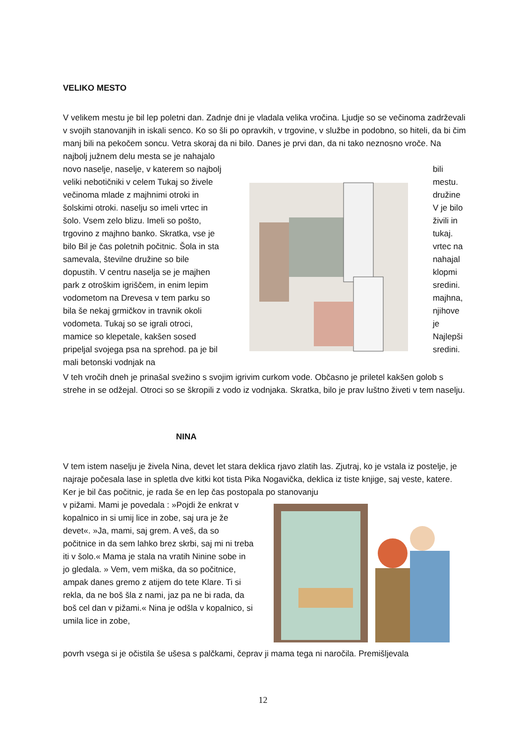VELIKO MESTO
V velikem mestu je bil lep poletni dan. Zadnje dni je vladala velika vročina. Ljudje so se večinoma zadrževali v svojih stanovanjih in iskali senco. Ko so šli po opravkih, v trgovine, v službe in podobno, so hiteli, da bi čim manj bili na pekočem soncu. Vetra skoraj da ni bilo. Danes je prvi dan, da ni tako neznosno vroče. Na najbolj južnem delu mesta se je nahajalo
novo naselje, naselje, v katerem so najbolj veliki nebotičniki v celem Tukaj so živele večinoma mlade z majhnimi otroki in šolskimi otroki. naselju so imeli vrtec in šolo. Vsem zelo blizu. Imeli so pošto, trgovino z majhno banko. Skratka, vse je bilo Bil je čas poletnih počitnic. Šola in sta samevala, številne družine so bile dopustih. V centru naselja se je majhen park z otroškim igriščem, in enim lepim vodometom na Drevesa v tem parku so bila še nekaj grmičkov in travnik okoli vodometa. Tukaj so se igrali otroci, mamice so klepetale, kakšen sosed pripeljal svojega psa na sprehod. pa je bil mali betonski vodnjak na
bili mestu. družine V je bilo živili in tukaj. vrtec na nahajal klopmi sredini. majhna, njihove je Najlepši sredini.
V teh vročih dneh je prinašal svežino s svojim igrivim curkom vode. Občasno je priletel kakšen golob s strehe in se odžejal. Otroci so se škropili z vodo iz vodnjaka. Skratka, bilo je prav luštno živeti v tem naselju.
NINA
V tem istem naselju je živela Nina, devet let stara deklica rjavo zlatih las. Zjutraj, ko je vstala iz postelje, je najraje počesala lase in spletla dve kitki kot tista Pika Nogavička, deklica iz tiste knjige, saj veste, katere. Ker je bil čas počitnic, je rada še en lep čas postopala po stanovanju
v pižami. Mami je povedala : »Pojdi že enkrat v kopalnico in si umij lice in zobe, saj ura je že devet«. »Ja, mami, saj grem. A veš, da so počitnice in da sem lahko brez skrbi, saj mi ni treba iti v šolo.« Mama je stala na vratih Ninine sobe in jo gledala. » Vem, vem miška, da so počitnice, ampak danes gremo z atijem do tete Klare. Ti si rekla, da ne boš šla z nami, jaz pa ne bi rada, da boš cel dan v pižami.« Nina je odšla v kopalnico, si umila lice in zobe,
povrh vsega si je očistila še ušesa s palčkami, čeprav ji mama tega ni naročila. Premišljevala
12